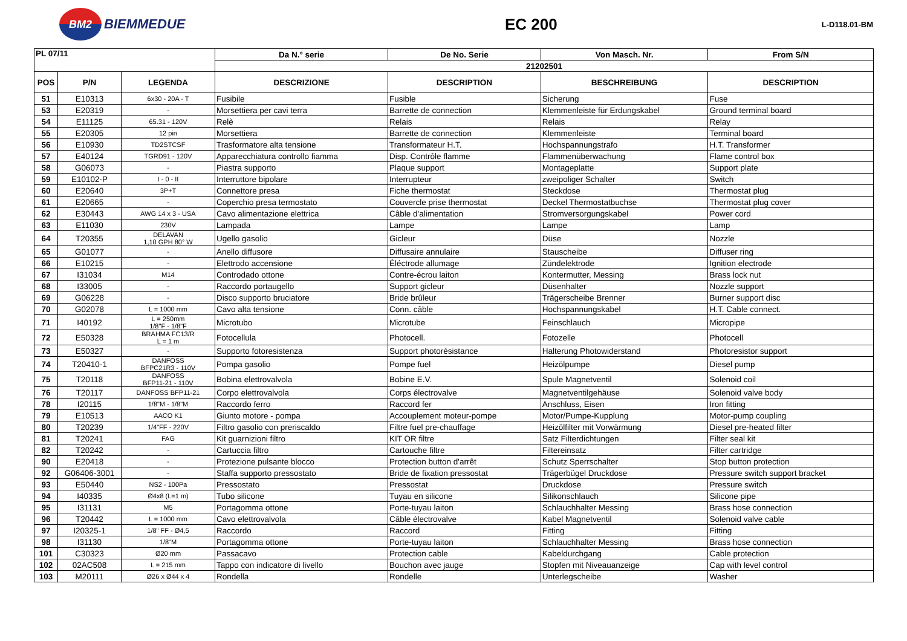BM2 BIEMMEDUE
EC 200
L-D118.01-BM
| PL 07/11 | | | Da N.° serie | De No. Serie | Von Masch. Nr. | From S/N |
| --- | --- | --- | --- | --- | --- | --- |
| | | | 21202501 | | | |
| POS | P/N | LEGENDA | DESCRIZIONE | DESCRIPTION | BESCHREIBUNG | DESCRIPTION |
| 51 | E10313 | 6x30 - 20A - T | Fusibile | Fusible | Sicherung | Fuse |
| 53 | E20319 | - | Morsettiera per cavi terra | Barrette de connection | Klemmenleiste für Erdungskabel | Ground terminal board |
| 54 | E11125 | 65.31 - 120V | Relè | Relais | Relais | Relay |
| 55 | E20305 | 12 pin | Morsettiera | Barrette de connection | Klemmenleiste | Terminal board |
| 56 | E10930 | TD2STCSF | Trasformatore alta tensione | Transformateur H.T. | Hochspannungstrafo | H.T. Transformer |
| 57 | E40124 | TGRD91 - 120V | Apparecchiatura controllo fiamma | Disp. Contrôle flamme | Flammenüberwachung | Flame control box |
| 58 | G06073 | - | Piastra supporto | Plaque support | Montageplatte | Support plate |
| 59 | E10102-P | I - 0 - II | Interruttore bipolare | Interrupteur | zweipoliger Schalter | Switch |
| 60 | E20640 | 3P+T | Connettore presa | Fiche thermostat | Steckdose | Thermostat plug |
| 61 | E20665 | - | Coperchio presa termostato | Couvercle prise thermostat | Deckel Thermostatbuchse | Thermostat plug cover |
| 62 | E30443 | AWG 14 x 3 - USA | Cavo alimentazione elettrica | Câble d'alimentation | Stromversorgungskabel | Power cord |
| 63 | E11030 | 230V | Lampada | Lampe | Lampe | Lamp |
| 64 | T20355 | DELAVAN 1,10 GPH 80° W | Ugello gasolio | Gicleur | Düse | Nozzle |
| 65 | G01077 | - | Anello diffusore | Diffusaire annulaire | Stauscheibe | Diffuser ring |
| 66 | E10215 | - | Elettrodo accensione | Éléctrode allumage | Zündelektrode | Ignition electrode |
| 67 | I31034 | M14 | Controdado ottone | Contre-écrou laiton | Kontermutter, Messing | Brass lock nut |
| 68 | I33005 | - | Raccordo portaugello | Support gicleur | Düsenhalter | Nozzle support |
| 69 | G06228 | - | Disco supporto bruciatore | Bride brûleur | Trägerscheibe Brenner | Burner support disc |
| 70 | G02078 | L = 1000 mm | Cavo alta tensione | Conn. câble | Hochspannungskabel | H.T. Cable connect. |
| 71 | I40192 | L = 250mm 1/8"F - 1/8"F | Microtubo | Microtube | Feinschlauch | Micropipe |
| 72 | E50328 | BRAHMA FC13/R L = 1 m | Fotocellula | Photocell. | Fotozelle | Photocell |
| 73 | E50327 | - | Supporto fotoresistenza | Support photorésistance | Halterung Photowiderstand | Photoresistor support |
| 74 | T20410-1 | DANFOSS BFPC21R3 - 110V | Pompa gasolio | Pompe fuel | Heizölpumpe | Diesel pump |
| 75 | T20118 | DANFOSS BFP11-21 - 110V | Bobina elettrovalvola | Bobine E.V. | Spule Magnetventil | Solenoid coil |
| 76 | T20117 | DANFOSS BFP11-21 | Corpo elettrovalvola | Corps électrovalve | Magnetventilgehäuse | Solenoid valve body |
| 78 | I20115 | 1/8"M - 1/8"M | Raccordo ferro | Raccord fer | Anschluss, Eisen | Iron fitting |
| 79 | E10513 | AACO K1 | Giunto motore - pompa | Accouplement moteur-pompe | Motor/Pumpe-Kupplung | Motor-pump coupling |
| 80 | T20239 | 1/4"FF - 220V | Filtro gasolio con preriscaldo | Filtre fuel pre-chauffage | Heizölfilter mit Vorwärmung | Diesel pre-heated filter |
| 81 | T20241 | FAG | Kit guarnizioni filtro | KIT OR filtre | Satz Filterdichtungen | Filter seal kit |
| 82 | T20242 | - | Cartuccia filtro | Cartouche filtre | Filtereinsatz | Filter cartridge |
| 90 | E20418 | - | Protezione pulsante blocco | Protection button d'arrêt | Schutz Sperrschalter | Stop button protection |
| 92 | G06406-3001 | - | Staffa supporto pressostato | Bride de fixation pressostat | Trägerbügel Druckdose | Pressure switch support bracket |
| 93 | E50440 | NS2 - 100Pa | Pressostato | Pressostat | Druckdose | Pressure switch |
| 94 | I40335 | Ø4x8 (L=1 m) | Tubo silicone | Tuyau en silicone | Silikonschlauch | Silicone pipe |
| 95 | I31131 | M5 | Portagomma ottone | Porte-tuyau laiton | Schlauchhalter Messing | Brass hose connection |
| 96 | T20442 | L = 1000 mm | Cavo elettrovalvola | Câble électrovalve | Kabel Magnetventil | Solenoid valve cable |
| 97 | I20325-1 | 1/8" FF - Ø4,5 | Raccordo | Raccord | Fitting | Fitting |
| 98 | I31130 | 1/8"M | Portagomma ottone | Porte-tuyau laiton | Schlauchhalter Messing | Brass hose connection |
| 101 | C30323 | Ø20 mm | Passacavo | Protection cable | Kabeldurchgang | Cable protection |
| 102 | 02AC508 | L = 215 mm | Tappo con indicatore di livello | Bouchon avec jauge | Stopfen mit Niveauanzeige | Cap with level control |
| 103 | M20111 | Ø26 x Ø44 x 4 | Rondella | Rondelle | Unterlegscheibe | Washer |